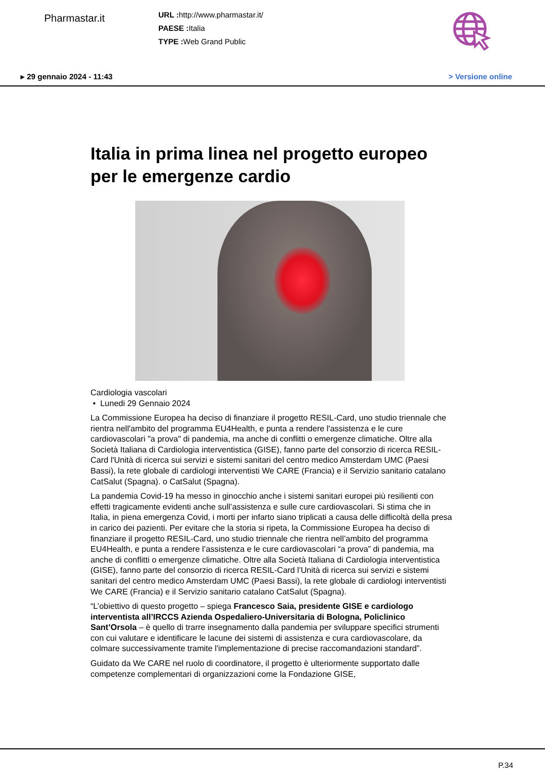Pharmastar.it
URL : http://www.pharmastar.it/
PAESE : Italia
TYPE : Web Grand Public
▸ 29 gennaio 2024 - 11:43 > Versione online
Italia in prima linea nel progetto europeo per le emergenze cardio
Cardiologia vascolari
• Lunedi 29 Gennaio 2024
La Commissione Europea ha deciso di finanziare il progetto RESIL-Card, uno studio triennale che rientra nell'ambito del programma EU4Health, e punta a rendere l'assistenza e le cure cardiovascolari "a prova" di pandemia, ma anche di conflitti o emergenze climatiche. Oltre alla Società Italiana di Cardiologia interventistica (GISE), fanno parte del consorzio di ricerca RESIL-Card l'Unità di ricerca sui servizi e sistemi sanitari del centro medico Amsterdam UMC (Paesi Bassi), la rete globale di cardiologi interventisti We CARE (Francia) e il Servizio sanitario catalano CatSalut (Spagna). o CatSalut (Spagna).
La pandemia Covid-19 ha messo in ginocchio anche i sistemi sanitari europei più resilienti con effetti tragicamente evidenti anche sull’assistenza e sulle cure cardiovascolari. Si stima che in Italia, in piena emergenza Covid, i morti per infarto siano triplicati a causa delle difficoltà della presa in carico dei pazienti. Per evitare che la storia si ripeta, la Commissione Europea ha deciso di finanziare il progetto RESIL-Card, uno studio triennale che rientra nell’ambito del programma EU4Health, e punta a rendere l’assistenza e le cure cardiovascolari “a prova” di pandemia, ma anche di conflitti o emergenze climatiche. Oltre alla Società Italiana di Cardiologia interventistica (GISE), fanno parte del consorzio di ricerca RESIL-Card l’Unità di ricerca sui servizi e sistemi sanitari del centro medico Amsterdam UMC (Paesi Bassi), la rete globale di cardiologi interventisti We CARE (Francia) e il Servizio sanitario catalano CatSalut (Spagna).
“L’obiettivo di questo progetto – spiega Francesco Saia, presidente GISE e cardiologo interventista all’IRCCS Azienda Ospedaliero-Universitaria di Bologna, Policlinico Sant’Orsola – è quello di trarre insegnamento dalla pandemia per sviluppare specifici strumenti con cui valutare e identificare le lacune dei sistemi di assistenza e cura cardiovascolare, da colmare successivamente tramite l'implementazione di precise raccomandazioni standard”.
Guidato da We CARE nel ruolo di coordinatore, il progetto è ulteriormente supportato dalle competenze complementari di organizzazioni come la Fondazione GISE,
P.34